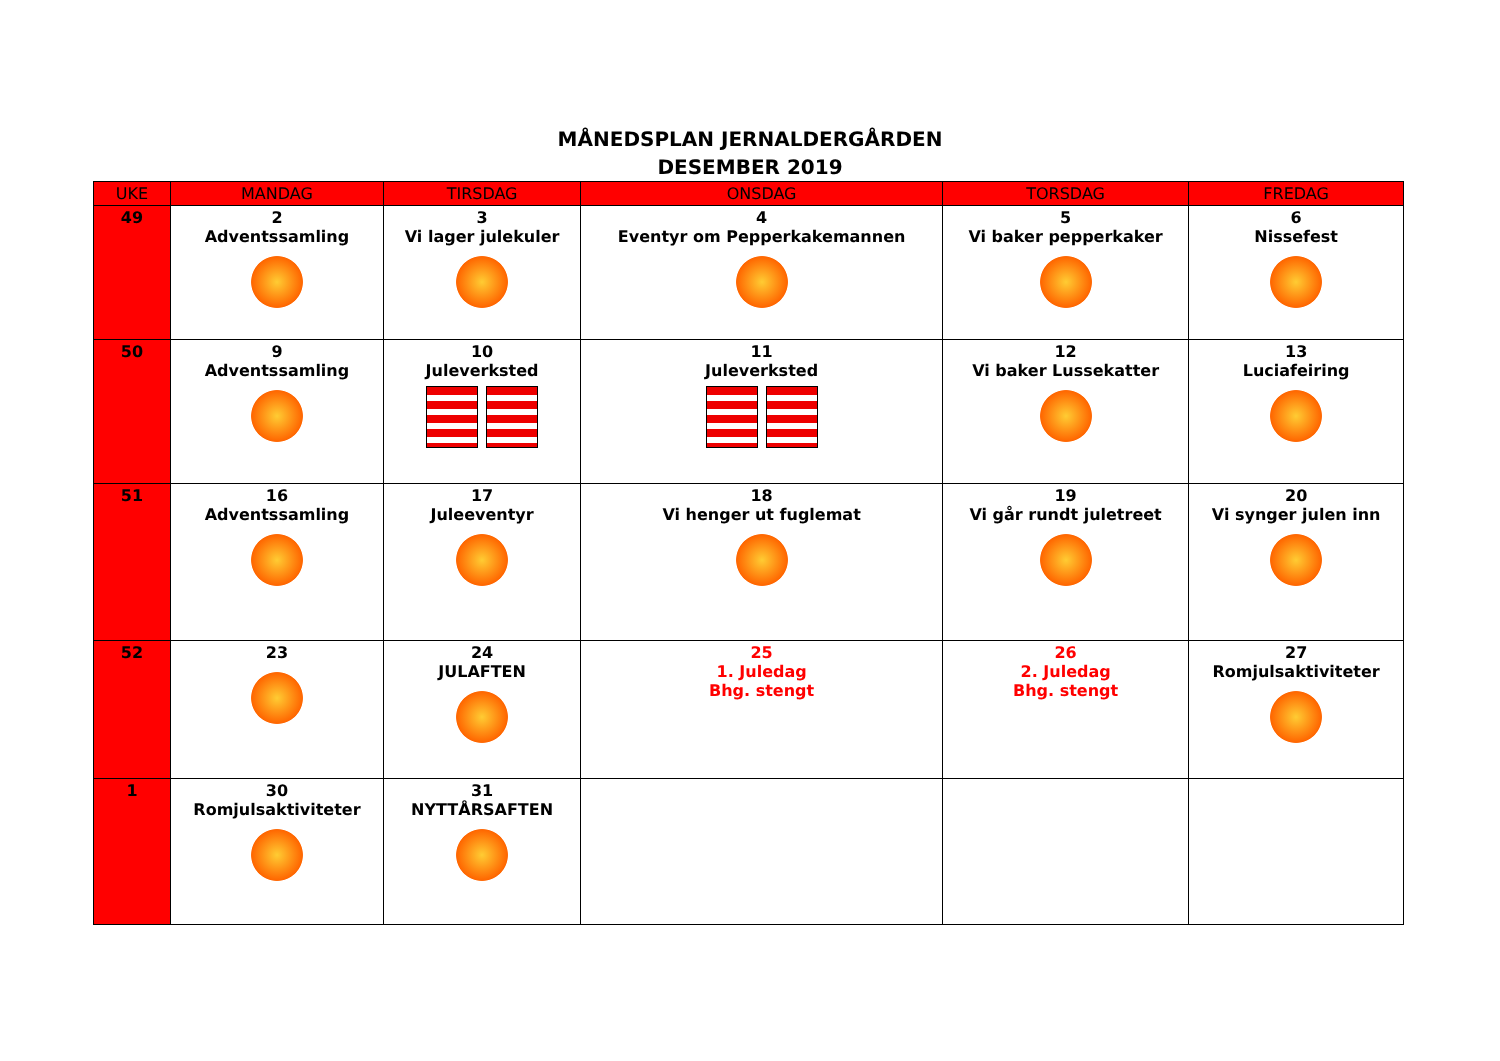MÅNEDSPLAN JERNALDERGÅRDEN
DESEMBER 2019
| UKE | MANDAG | TIRSDAG | ONSDAG | TORSDAG | FREDAG |
| --- | --- | --- | --- | --- | --- |
| 49 | 2 Adventssamling | 3 Vi lager julekuler | 4 Eventyr om Pepperkakemannen | 5 Vi baker pepperkaker | 6 Nissefest |
| 50 | 9 Adventssamling | 10 Juleverksted | 11 Juleverksted | 12 Vi baker Lussekatter | 13 Luciafeiring |
| 51 | 16 Adventssamling | 17 Juleeventyr | 18 Vi henger ut fuglemat | 19 Vi går rundt juletreet | 20 Vi synger julen inn |
| 52 | 23 | 24 JULAFTEN | 25 1. Juledag Bhg. stengt | 26 2. Juledag Bhg. stengt | 27 Romjulsaktiviteter |
| 1 | 30 Romjulsaktiviteter | 31 NYTTÅRSAFTEN | | | |